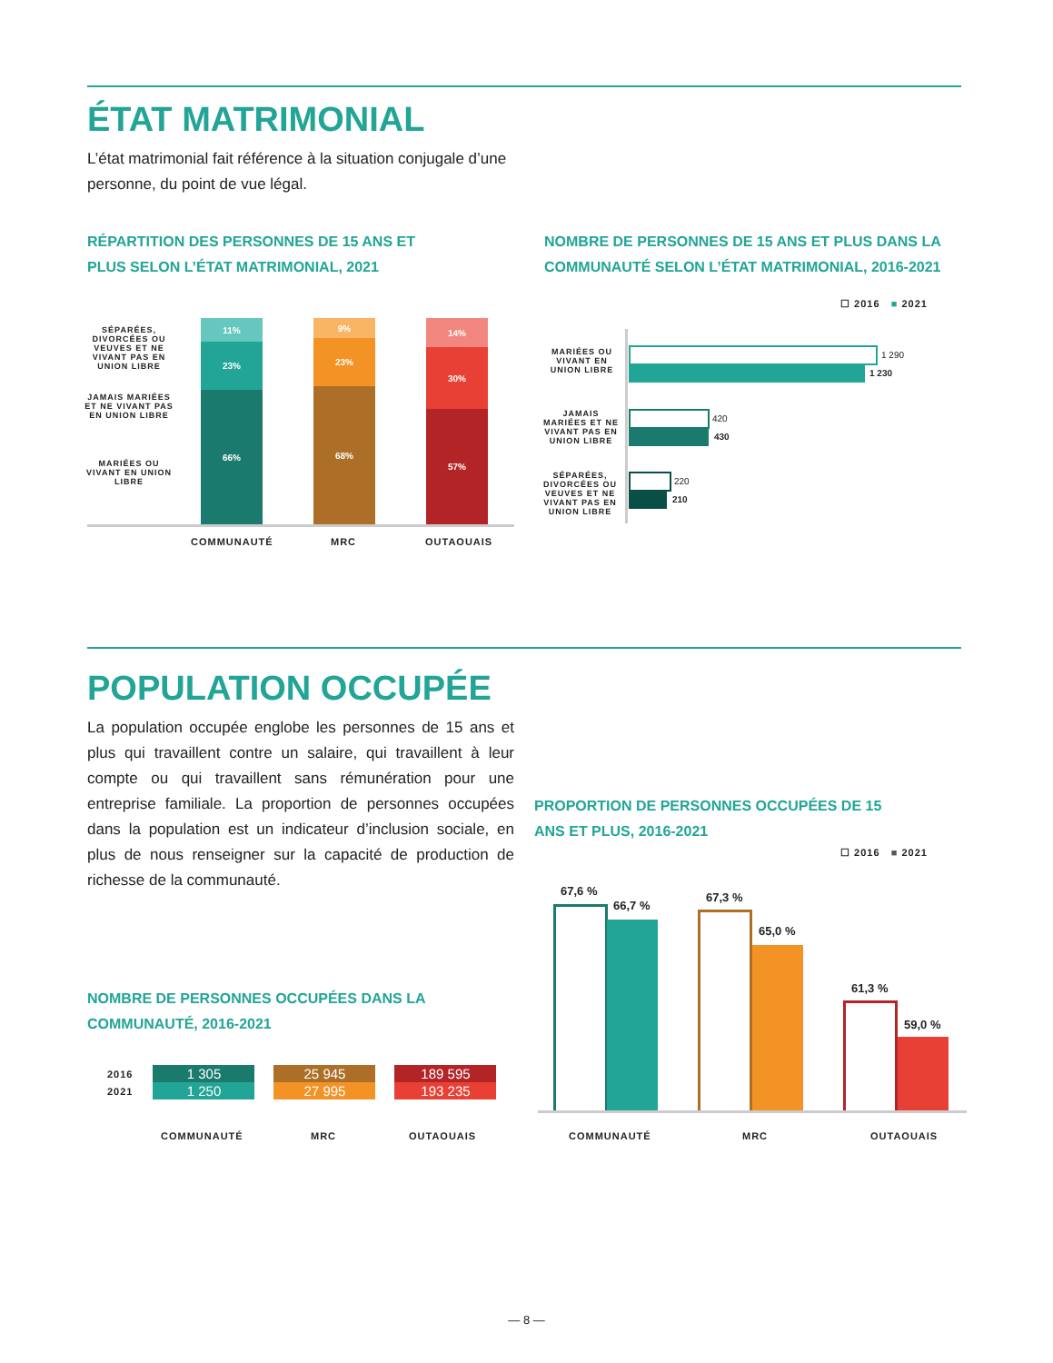ÉTAT MATRIMONIAL
L’état matrimonial fait référence à la situation conjugale d’une personne, du point de vue légal.
RÉPARTITION DES PERSONNES DE 15 ANS ET PLUS SELON L’ÉTAT MATRIMONIAL, 2021
NOMBRE DE PERSONNES DE 15 ANS ET PLUS DANS LA COMMUNAUTÉ SELON L’ÉTAT MATRIMONIAL, 2016-2021
SÉPARÉES, DIVORCÉES OU VEUVES ET NE VIVANT PAS EN UNION LIBRE
JAMAIS MARIÉES ET NE VIVANT PAS EN UNION LIBRE
MARIÉES OU VIVANT EN UNION LIBRE
11%
23%
66%
9%
23%
68%
14%
30%
57%
COMMUNAUTÉ MRC OUTAOUAIS
☐ 2016 ■ 2021
MARIÉES OU VIVANT EN UNION LIBRE
1 290
1 230
JAMAIS MARIÉES ET NE VIVANT PAS EN UNION LIBRE
420
430
SÉPARÉES, DIVORCÉES OU VEUVES ET NE VIVANT PAS EN UNION LIBRE
220
210
POPULATION OCCUPÉE
La population occupée englobe les personnes de 15 ans et plus qui travaillent contre un salaire, qui travaillent à leur compte ou qui travaillent sans rémunération pour une entreprise familiale. La proportion de personnes occupées dans la population est un indicateur d’inclusion sociale, en plus de nous renseigner sur la capacité de production de richesse de la communauté.
NOMBRE DE PERSONNES OCCUPÉES DANS LA COMMUNAUTÉ, 2016-2021
| 2016 | 1 305 | 25 945 | 189 595 |
| 2021 | 1 250 | 27 995 | 193 235 |
COMMUNAUTÉ MRC OUTAOUAIS
PROPORTION DE PERSONNES OCCUPÉES DE 15 ANS ET PLUS, 2016-2021
☐ 2016 ■ 2021
67,6 %
66,7 %
67,3 %
65,0 %
61,3 %
59,0 %
COMMUNAUTÉ MRC OUTAOUAIS
— 8 —